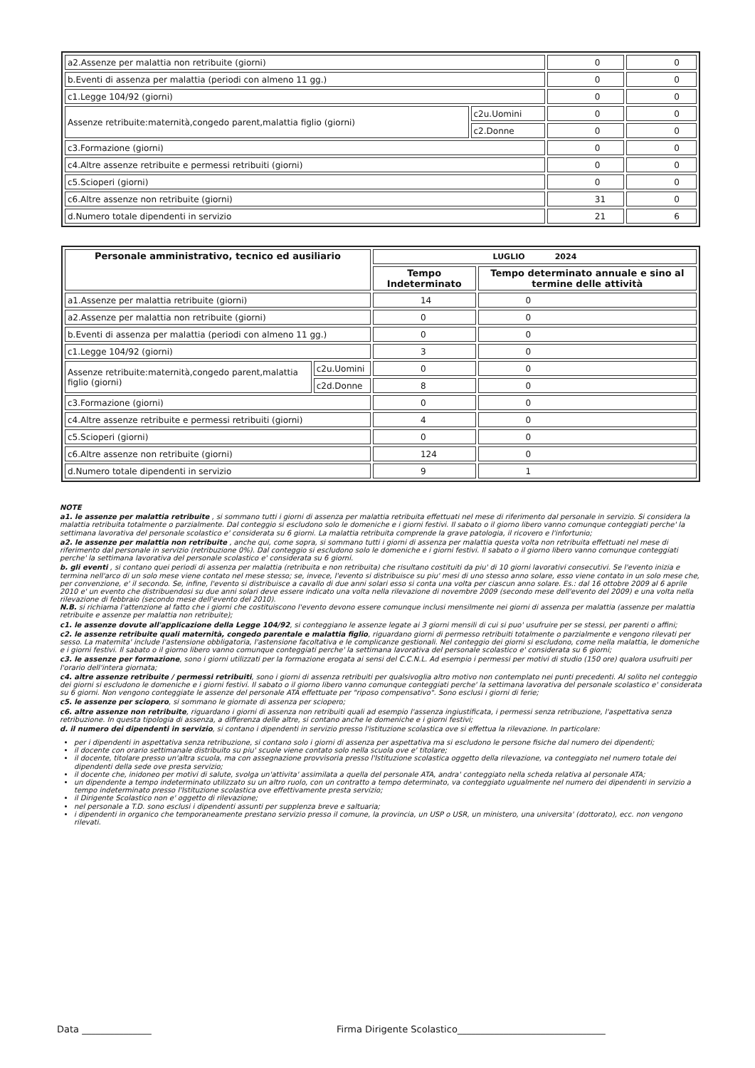| a2.Assenze per malattia non retribuite (giorni) | | 0 | 0 |
| b.Eventi di assenza per malattia (periodi con almeno 11 gg.) | | 0 | 0 |
| c1.Legge 104/92 (giorni) | | 0 | 0 |
| Assenze retribuite:maternità,congedo parent,malattia figlio (giorni) | c2u.Uomini | 0 | 0 |
| | c2.Donne | 0 | 0 |
| c3.Formazione (giorni) | | 0 | 0 |
| c4.Altre assenze retribuite e permessi retribuiti (giorni) | | 0 | 0 |
| c5.Scioperi (giorni) | | 0 | 0 |
| c6.Altre assenze non retribuite (giorni) | | 31 | 0 |
| d.Numero totale dipendenti in servizio | | 21 | 6 |
| Personale amministrativo, tecnico ed ausiliario | | LUGLIO 2024 | |
| --- | --- | --- | --- |
| | | Tempo Indeterminato | Tempo determinato annuale e sino al termine delle attività |
| a1.Assenze per malattia retribuite (giorni) | | 14 | 0 |
| a2.Assenze per malattia non retribuite (giorni) | | 0 | 0 |
| b.Eventi di assenza per malattia (periodi con almeno 11 gg.) | | 0 | 0 |
| c1.Legge 104/92 (giorni) | | 3 | 0 |
| Assenze retribuite:maternità,congedo parent,malattia figlio (giorni) | c2u.Uomini | 0 | 0 |
| | c2d.Donne | 8 | 0 |
| c3.Formazione (giorni) | | 0 | 0 |
| c4.Altre assenze retribuite e permessi retribuiti (giorni) | | 4 | 0 |
| c5.Scioperi (giorni) | | 0 | 0 |
| c6.Altre assenze non retribuite (giorni) | | 124 | 0 |
| d.Numero totale dipendenti in servizio | | 9 | 1 |
NOTE
a1. le assenze per malattia retribuite , si sommano tutti i giorni di assenza per malattia retribuita effettuati nel mese di riferimento dal personale in servizio. Si considera la malattia retribuita totalmente o parzialmente. Dal conteggio si escludono solo le domeniche e i giorni festivi. Il sabato o il giorno libero vanno comunque conteggiati perche' la settimana lavorativa del personale scolastico e' considerata su 6 giorni. La malattia retribuita comprende la grave patologia, il ricovero e l'infortunio;
a2. le assenze per malattia non retribuite , anche qui, come sopra, si sommano tutti i giorni di assenza per malattia questa volta non retribuita effettuati nel mese di riferimento dal personale in servizio (retribuzione 0%). Dal conteggio si escludono solo le domeniche e i giorni festivi. Il sabato o il giorno libero vanno comunque conteggiati perche' la settimana lavorativa del personale scolastico e' considerata su 6 giorni.
b. gli eventi , si contano quei periodi di assenza per malattia (retribuita e non retribuita) che risultano costituiti da piu' di 10 giorni lavorativi consecutivi. Se l'evento inizia e termina nell'arco di un solo mese viene contato nel mese stesso; se, invece, l'evento si distribuisce su piu' mesi di uno stesso anno solare, esso viene contato in un solo mese che, per convenzione, e' il secondo. Se, infine, l'evento si distribuisce a cavallo di due anni solari esso si conta una volta per ciascun anno solare. Es.: dal 16 ottobre 2009 al 6 aprile 2010 e' un evento che distribuendosi su due anni solari deve essere indicato una volta nella rilevazione di novembre 2009 (secondo mese dell'evento del 2009) e una volta nella rilevazione di febbraio (secondo mese dell'evento del 2010).
N.B. si richiama l'attenzione al fatto che i giorni che costituiscono l'evento devono essere comunque inclusi mensilmente nei giorni di assenza per malattia (assenze per malattia retribuite e assenze per malattia non retribuite);
c1. le assenze dovute all'applicazione della Legge 104/92, si conteggiano le assenze legate ai 3 giorni mensili di cui si puo' usufruire per se stessi, per parenti o affini;
c2. le assenze retribuite quali maternità, congedo parentale e malattia figlio, riguardano giorni di permesso retribuiti totalmente o parzialmente e vengono rilevati per sesso. La maternita' include l'astensione obbligatoria, l'astensione facoltativa e le complicanze gestionali. Nel conteggio dei giorni si escludono, come nella malattia, le domeniche e i giorni festivi. Il sabato o il giorno libero vanno comunque conteggiati perche' la settimana lavorativa del personale scolastico e' considerata su 6 giorni;
c3. le assenze per formazione, sono i giorni utilizzati per la formazione erogata ai sensi del C.C.N.L. Ad esempio i permessi per motivi di studio (150 ore) qualora usufruiti per l'orario dell'intera giornata;
c4. altre assenze retribuite / permessi retribuiti, sono i giorni di assenza retribuiti per qualsivoglia altro motivo non contemplato nei punti precedenti. Al solito nel conteggio dei giorni si escludono le domeniche e i giorni festivi. Il sabato o il giorno libero vanno comunque conteggiati perche' la settimana lavorativa del personale scolastico e' considerata su 6 giorni. Non vengono conteggiate le assenze del personale ATA effettuate per "riposo compensativo". Sono esclusi i giorni di ferie;
c5. le assenze per sciopero, si sommano le giornate di assenza per sciopero;
c6. altre assenze non retribuite, riguardano i giorni di assenza non retribuiti quali ad esempio l'assenza ingiustificata, i permessi senza retribuzione, l'aspettativa senza retribuzione. In questa tipologia di assenza, a differenza delle altre, si contano anche le domeniche e i giorni festivi;
d. il numero dei dipendenti in servizio, si contano i dipendenti in servizio presso l'istituzione scolastica ove si effettua la rilevazione. In particolare:
per i dipendenti in aspettativa senza retribuzione, si contano solo i giorni di assenza per aspettativa ma si escludono le persone fisiche dal numero dei dipendenti;
il docente con orario settimanale distribuito su piu' scuole viene contato solo nella scuola ove e' titolare;
il docente, titolare presso un'altra scuola, ma con assegnazione provvisoria presso l'Istituzione scolastica oggetto della rilevazione, va conteggiato nel numero totale dei dipendenti della sede ove presta servizio;
il docente che, inidoneo per motivi di salute, svolga un'attivita' assimilata a quella del personale ATA, andra' conteggiato nella scheda relativa al personale ATA;
un dipendente a tempo indeterminato utilizzato su un altro ruolo, con un contratto a tempo determinato, va conteggiato ugualmente nel numero dei dipendenti in servizio a tempo indeterminato presso l'Istituzione scolastica ove effettivamente presta servizio;
il Dirigente Scolastico non e' oggetto di rilevazione;
nel personale a T.D. sono esclusi i dipendenti assunti per supplenza breve e saltuaria;
i dipendenti in organico che temporaneamente prestano servizio presso il comune, la provincia, un USP o USR, un ministero, una universita' (dottorato), ecc. non vengono rilevati.
Data _______________
Firma Dirigente Scolastico________________________________